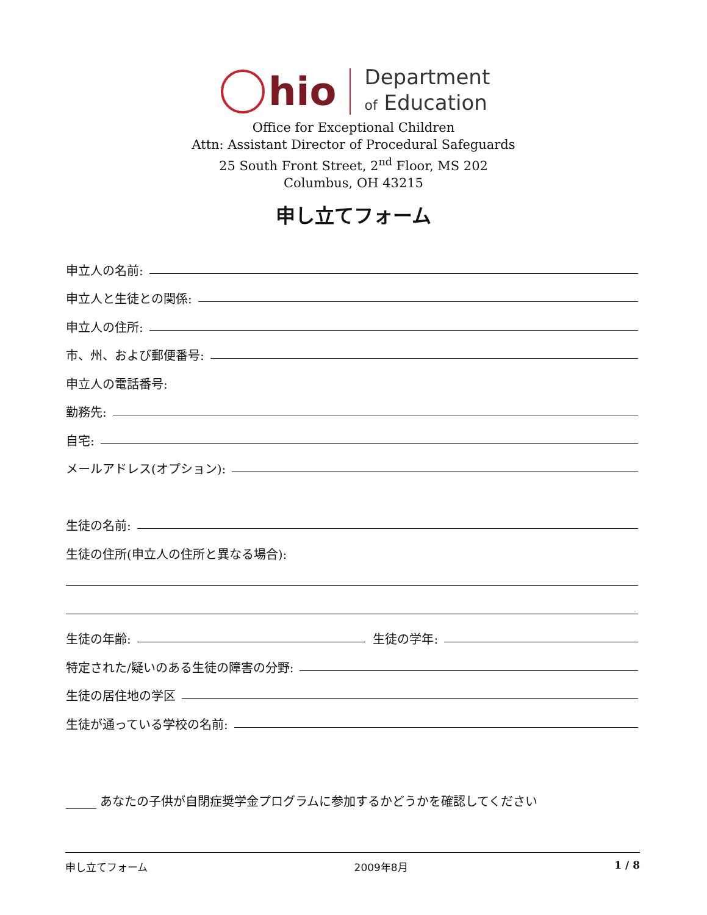hio
Department
of Education
Office for Exceptional Children
Attn: Assistant Director of Procedural Safeguards
25 South Front Street, 2<sup>nd</sup> Floor, MS 202
Columbus, OH 43215
申し立てフォーム
申立人の名前:
申立人と生徒との関係:
申立人の住所:
市、州、および郵便番号:
申立人の電話番号:
勤務先:
自宅:
メールアドレス(オプション):
生徒の名前:
生徒の住所(申立人の住所と異なる場合):
生徒の年齢: 生徒の学年:
特定された/疑いのある生徒の障害の分野:
生徒の居住地の学区
生徒が通っている学校の名前:
_____ あなたの子供が自閉症奨学金プログラムに参加するかどうかを確認してください
申し立てフォーム 2009年8月 1 / 8